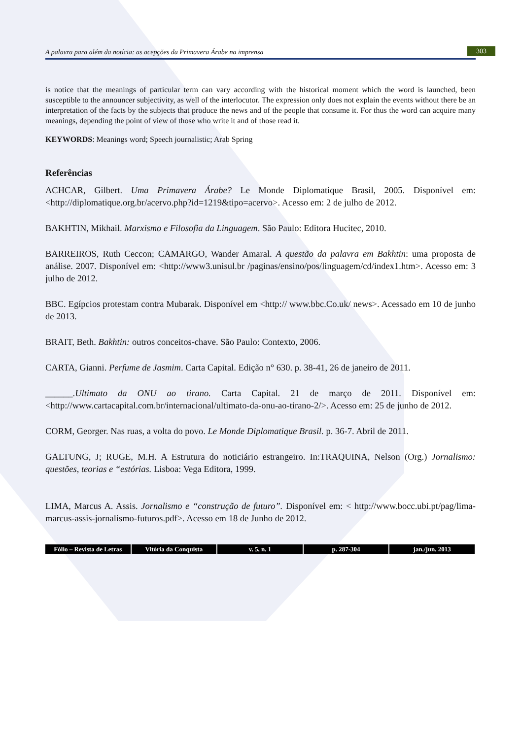A palavra para além da notícia: as acepções da Primavera Árabe na imprensa 303
is notice that the meanings of particular term can vary according with the historical moment which the word is launched, been susceptible to the announcer subjectivity, as well of the interlocutor. The expression only does not explain the events without there be an interpretation of the facts by the subjects that produce the news and of the people that consume it. For thus the word can acquire many meanings, depending the point of view of those who write it and of those read it.
KEYWORDS: Meanings word; Speech journalistic; Arab Spring
Referências
ACHCAR, Gilbert. Uma Primavera Árabe? Le Monde Diplomatique Brasil, 2005. Disponível em: <http://diplomatique.org.br/acervo.php?id=1219&tipo=acervo>. Acesso em: 2 de julho de 2012.
BAKHTIN, Mikhail. Marxismo e Filosofia da Linguagem. São Paulo: Editora Hucitec, 2010.
BARREIROS, Ruth Ceccon; CAMARGO, Wander Amaral. A questão da palavra em Bakhtin: uma proposta de análise. 2007. Disponível em: <http://www3.unisul.br /paginas/ensino/pos/linguagem/cd/index1.htm>. Acesso em: 3 julho de 2012.
BBC. Egípcios protestam contra Mubarak. Disponível em <http:// www.bbc.Co.uk/ news>. Acessado em 10 de junho de 2013.
BRAIT, Beth. Bakhtin: outros conceitos-chave. São Paulo: Contexto, 2006.
CARTA, Gianni. Perfume de Jasmim. Carta Capital. Edição n° 630. p. 38-41, 26 de janeiro de 2011.
______.Ultimato da ONU ao tirano. Carta Capital. 21 de março de 2011. Disponível em:<http://www.cartacapital.com.br/internacional/ultimato-da-onu-ao-tirano-2/>. Acesso em: 25 de junho de 2012.
CORM, Georger. Nas ruas, a volta do povo. Le Monde Diplomatique Brasil. p. 36-7. Abril de 2011.
GALTUNG, J; RUGE, M.H. A Estrutura do noticiário estrangeiro. In:TRAQUINA, Nelson (Org.) Jornalismo: questões, teorias e “estórias. Lisboa: Vega Editora, 1999.
LIMA, Marcus A. Assis. Jornalismo e “construção de futuro”. Disponível em: < http://www.bocc.ubi.pt/pag/lima-marcus-assis-jornalismo-futuros.pdf>. Acesso em 18 de Junho de 2012.
Fólio – Revista de Letras Vitória da Conquista v. 5, n. 1 p. 287-304 jan./jun. 2013